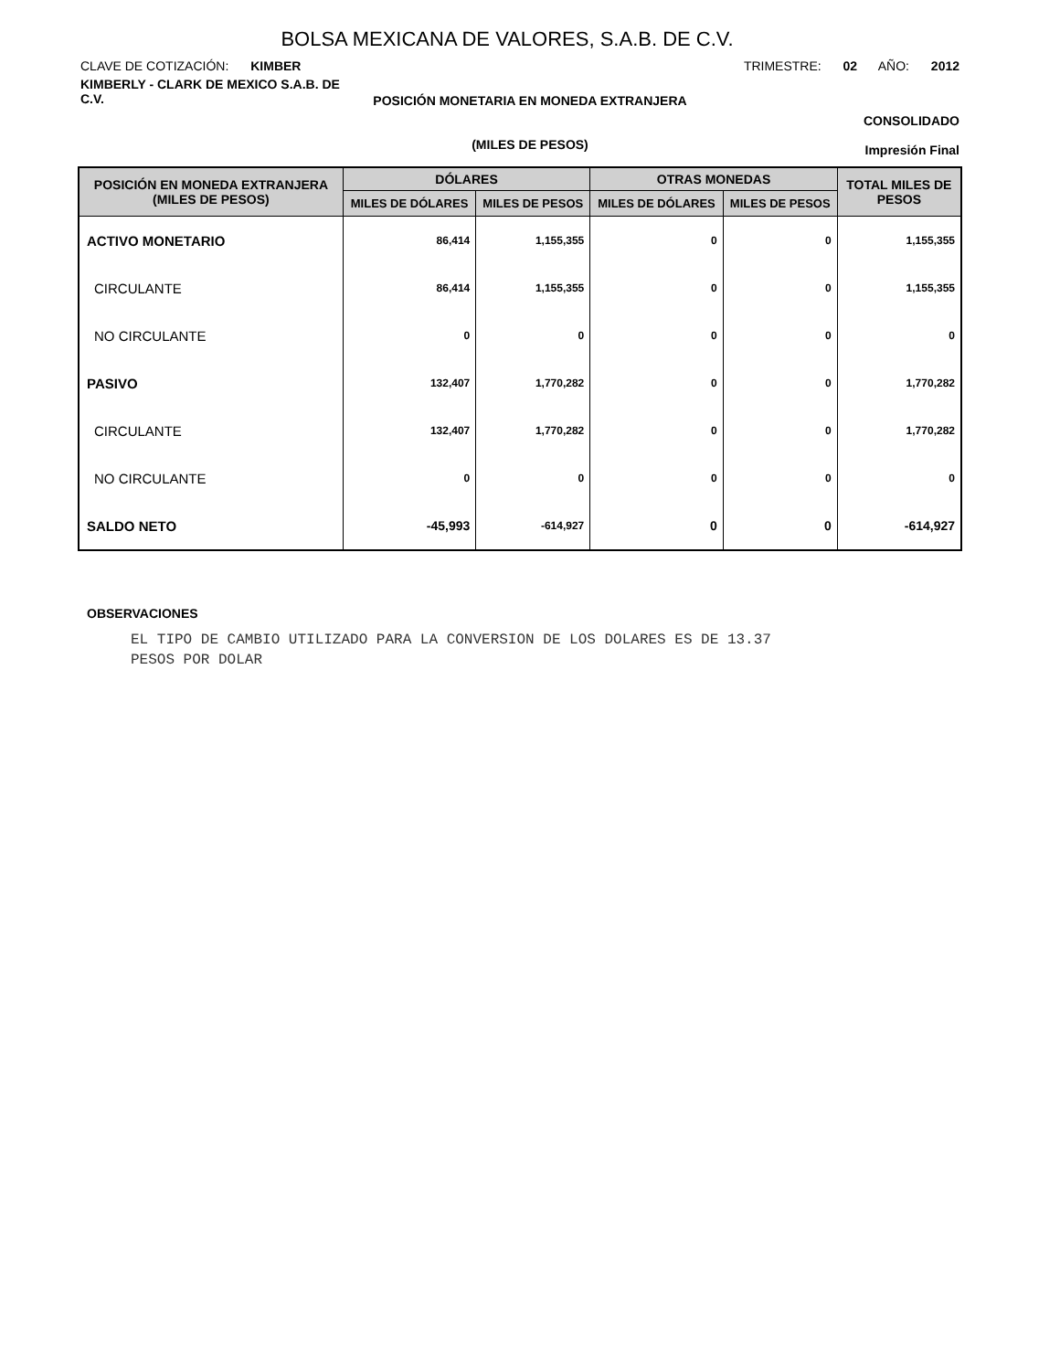BOLSA MEXICANA DE VALORES, S.A.B. DE C.V.
CLAVE DE COTIZACIÓN: KIMBER TRIMESTRE: 02 AÑO: 2012
KIMBERLY - CLARK DE MEXICO S.A.B. DE C.V.
POSICIÓN MONETARIA EN MONEDA EXTRANJERA
CONSOLIDADO
(MILES DE PESOS)
Impresión Final
| POSICIÓN EN MONEDA EXTRANJERA (MILES DE PESOS) | DÓLARES | | OTRAS MONEDAS | | TOTAL MILES DE PESOS |
| --- | --- | --- | --- | --- | --- |
| | MILES DE DÓLARES | MILES DE PESOS | MILES DE DÓLARES | MILES DE PESOS | |
| ACTIVO MONETARIO | 86,414 | 1,155,355 | 0 | 0 | 1,155,355 |
| CIRCULANTE | 86,414 | 1,155,355 | 0 | 0 | 1,155,355 |
| NO CIRCULANTE | 0 | 0 | 0 | 0 | 0 |
| PASIVO | 132,407 | 1,770,282 | 0 | 0 | 1,770,282 |
| CIRCULANTE | 132,407 | 1,770,282 | 0 | 0 | 1,770,282 |
| NO CIRCULANTE | 0 | 0 | 0 | 0 | 0 |
| SALDO NETO | -45,993 | -614,927 | 0 | 0 | -614,927 |
OBSERVACIONES
EL TIPO DE CAMBIO UTILIZADO PARA LA CONVERSION DE LOS DOLARES ES DE 13.37
PESOS POR DOLAR